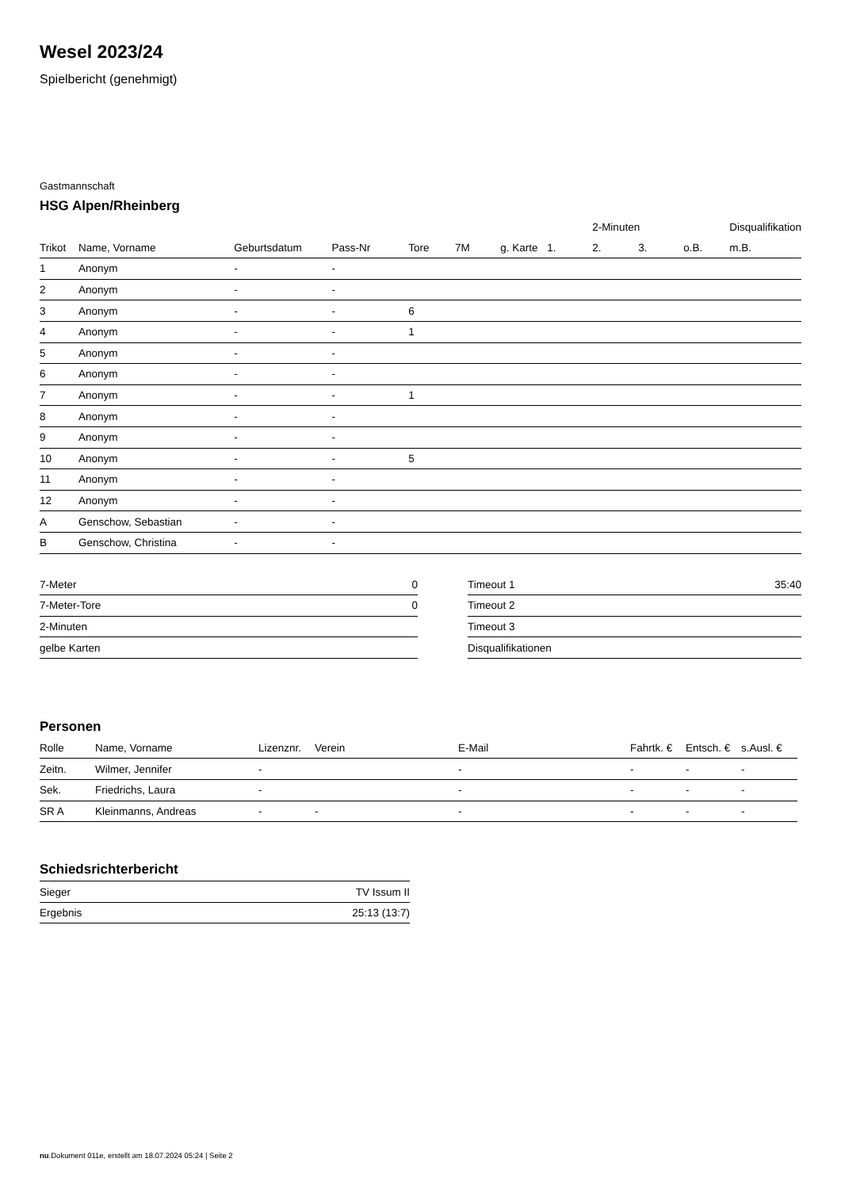Wesel 2023/24
Spielbericht (genehmigt)
Gastmannschaft
HSG Alpen/Rheinberg
| | | | | | | | | 2-Minuten | | | Disqualifikation |
| --- | --- | --- | --- | --- | --- | --- | --- | --- | --- | --- | --- |
| Trikot | Name, Vorname | Geburtsdatum | Pass-Nr | Tore | 7M | g. Karte | 1. | 2. | 3. | o.B. | m.B. |
| 1 | Anonym | - | - | | | | | | | | |
| 2 | Anonym | - | - | | | | | | | | |
| 3 | Anonym | - | - | 6 | | | | | | | |
| 4 | Anonym | - | - | 1 | | | | | | | |
| 5 | Anonym | - | - | | | | | | | | |
| 6 | Anonym | - | - | | | | | | | | |
| 7 | Anonym | - | - | 1 | | | | | | | |
| 8 | Anonym | - | - | | | | | | | | |
| 9 | Anonym | - | - | | | | | | | | |
| 10 | Anonym | - | - | 5 | | | | | | | |
| 11 | Anonym | - | - | | | | | | | | |
| 12 | Anonym | - | - | | | | | | | | |
| A | Genschow, Sebastian | - | - | | | | | | | | |
| B | Genschow, Christina | - | - | | | | | | | | |
| 7-Meter | 0 |
| 7-Meter-Tore | 0 |
| 2-Minuten | |
| gelbe Karten | |
| Timeout 1 | 35:40 |
| Timeout 2 | |
| Timeout 3 | |
| Disqualifikationen | |
Personen
| Rolle | Name, Vorname | Lizenznr. | Verein | E-Mail | Fahrtk. € | Entsch. € | s.Ausl. € |
| --- | --- | --- | --- | --- | --- | --- | --- |
| Zeitn. | Wilmer, Jennifer | - | | - | - | - | - |
| Sek. | Friedrichs, Laura | - | | - | - | - | - |
| SR A | Kleinmanns, Andreas | - | - | - | - | - | - |
Schiedsrichterbericht
| Sieger | TV Issum II |
| Ergebnis | 25:13 (13:7) |
nu.Dokument 011e, erstellt am 18.07.2024 05:24 | Seite 2